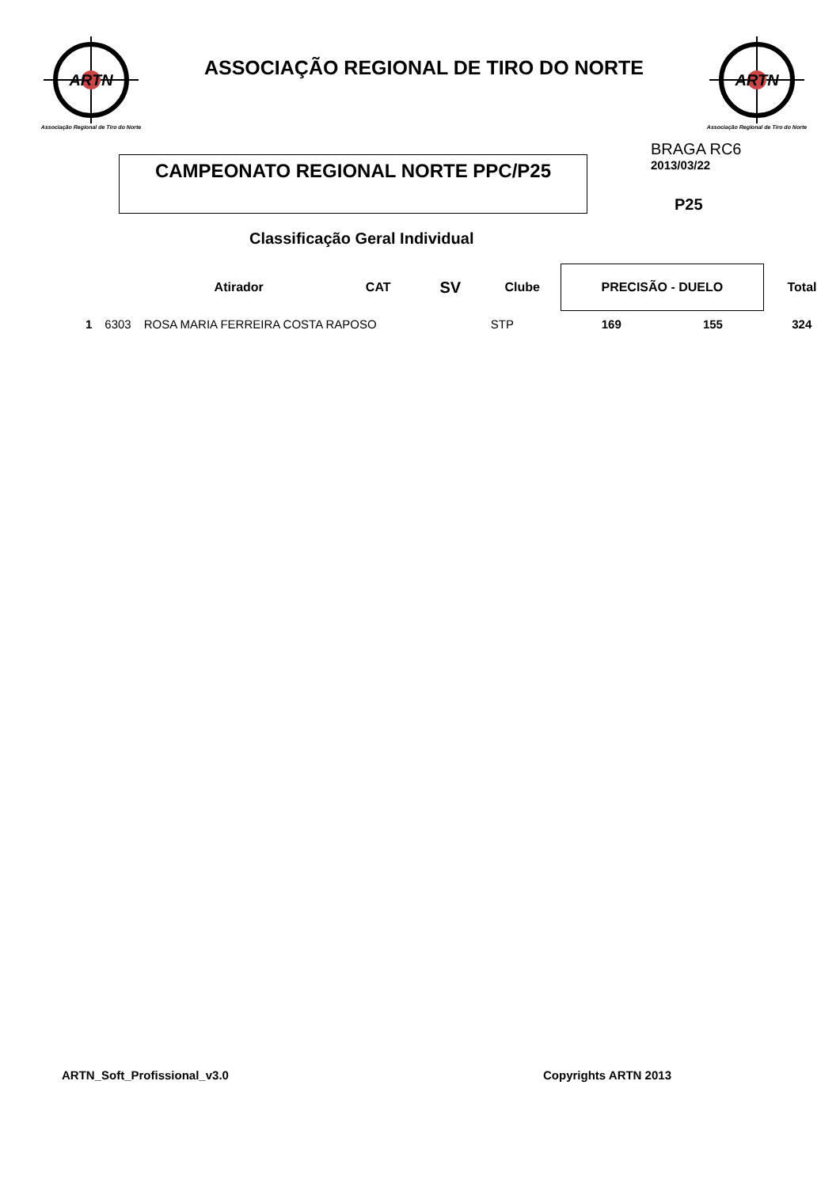ARTN
Associação Regional de Tiro do Norte
ASSOCIAÇÃO REGIONAL DE TIRO DO NORTE
ARTN
Associação Regional de Tiro do Norte
CAMPEONATO REGIONAL NORTE PPC/P25
BRAGA RC6
2013/03/22
P25
Classificação Geral Individual
| | | Atirador | CAT | SV | Clube | PRECISÃO - DUELO | | Total |
| --- | --- | --- | --- | --- | --- | --- | --- | --- |
| 1 | 6303 | ROSA MARIA FERREIRA COSTA RAPOSO | | | STP | 169 | 155 | 324 |
ARTN_Soft_Profissional_v3.0 Copyrights ARTN 2013